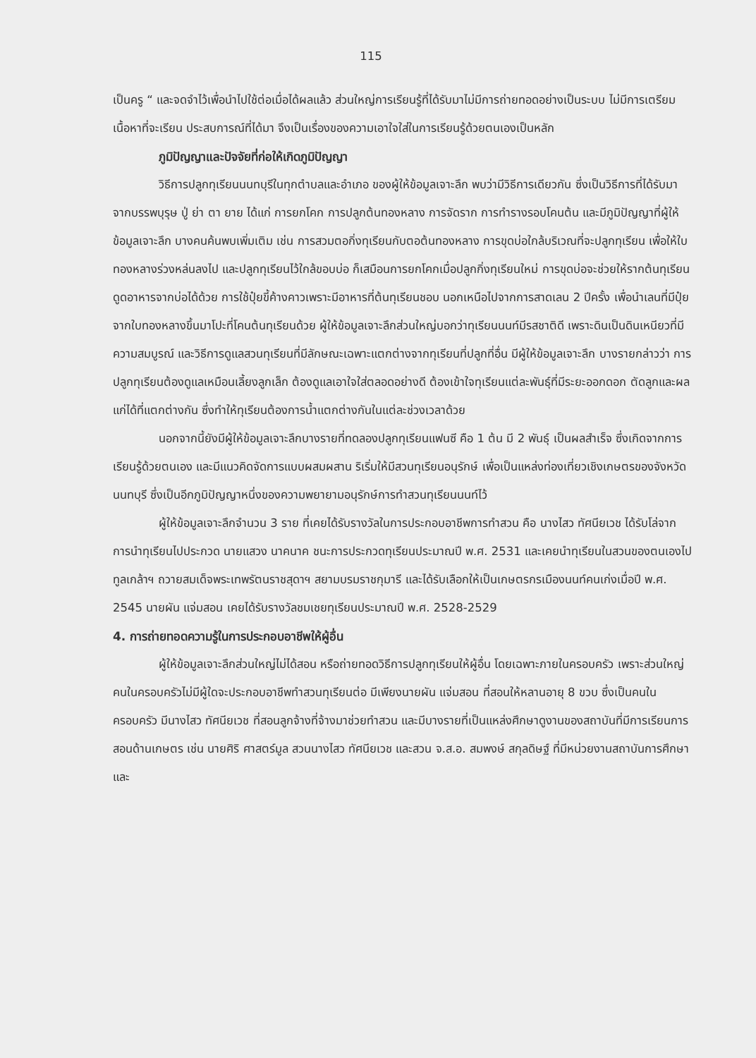115
เป็นครู “ และจดจำไว้เพื่อนำไปใช้ต่อเมื่อได้ผลแล้ว ส่วนใหญ่การเรียนรู้ที่ได้รับมาไม่มีการถ่ายทอดอย่างเป็นระบบ ไม่มีการเตรียมเนื้อหาที่จะเรียน ประสบการณ์ที่ได้มา จึงเป็นเรื่องของความเอาใจใส่ในการเรียนรู้ด้วยตนเองเป็นหลัก
ภูมิปัญญาและปัจจัยที่ก่อให้เกิดภูมิปัญญา
วิธีการปลูกทุเรียนนนทบุรีในทุกตำบลและอำเภอ ของผู้ให้ข้อมูลเจาะลึก พบว่ามีวิธีการเดียวกัน ซึ่งเป็นวิธีการที่ได้รับมาจากบรรพบุรุษ ปู่ ย่า ตา ยาย ได้แก่ การยกโคก การปลูกต้นทองหลาง การจัดราก การทำรางรอบโคนต้น และมีภูมิปัญญาที่ผู้ให้ข้อมูลเจาะลึก บางคนค้นพบเพิ่มเติม เช่น การสวมตอกิ่งทุเรียนกับตอต้นทองหลาง การขุดบ่อใกล้บริเวณที่จะปลูกทุเรียน เพื่อให้ใบทองหลางร่วงหล่นลงไป และปลูกทุเรียนไว้ใกล้ขอบบ่อ ก็เสมือนการยกโคกเมื่อปลูกกิ่งทุเรียนใหม่ การขุดบ่อจะช่วยให้รากต้นทุเรียนดูดอาหารจากบ่อได้ด้วย การใช้ปุ๋ยขี้ค้างคาวเพราะมีอาหารที่ต้นทุเรียนชอบ นอกเหนือไปจากการสาดเลน 2 ปีครั้ง เพื่อนำเลนที่มีปุ๋ยจากใบทองหลางขึ้นมาโปะที่โคนต้นทุเรียนด้วย ผู้ให้ข้อมูลเจาะลึกส่วนใหญ่บอกว่าทุเรียนนนท์มีรสชาติดี เพราะดินเป็นดินเหนียวที่มีความสมบูรณ์ และวิธีการดูแลสวนทุเรียนที่มีลักษณะเฉพาะแตกต่างจากทุเรียนที่ปลูกที่อื่น มีผู้ให้ข้อมูลเจาะลึก บางรายกล่าวว่า การปลูกทุเรียนต้องดูแลเหมือนเลี้ยงลูกเล็ก ต้องดูแลเอาใจใส่ตลอดอย่างดี ต้องเข้าใจทุเรียนแต่ละพันธุ์ที่มีระยะออกดอก ตัดลูกและผลแก่ได้ที่แตกต่างกัน ซึ่งทำให้ทุเรียนต้องการน้ำแตกต่างกันในแต่ละช่วงเวลาด้วย
นอกจากนี้ยังมีผู้ให้ข้อมูลเจาะลึกบางรายที่ทดลองปลูกทุเรียนแฟนซี คือ 1 ต้น มี 2 พันธุ์ เป็นผลสำเร็จ ซึ่งเกิดจากการเรียนรู้ด้วยตนเอง และมีแนวคิดจัดการแบบผสมผสาน ริเริ่มให้มีสวนทุเรียนอนุรักษ์ เพื่อเป็นแหล่งท่องเที่ยวเชิงเกษตรของจังหวัดนนทบุรี ซึ่งเป็นอีกภูมิปัญญาหนึ่งของความพยายามอนุรักษ์การทำสวนทุเรียนนนท์ไว้
ผู้ให้ข้อมูลเจาะลึกจำนวน 3 ราย ที่เคยได้รับรางวัลในการประกอบอาชีพการทำสวน คือ นางไสว ทัศนียเวช ได้รับโล่จากการนำทุเรียนไปประกวด นายแสวง นาคนาค ชนะการประกวดทุเรียนประมาณปี พ.ศ. 2531 และเคยนำทุเรียนในสวนของตนเองไปทูลเกล้าฯ ถวายสมเด็จพระเทพรัตนราชสุดาฯ สยามบรมราชกุมารี และได้รับเลือกให้เป็นเกษตรกรเมืองนนท์คนเก่งเมื่อปี พ.ศ. 2545 นายผัน แจ่มสอน เคยได้รับรางวัลชมเชยทุเรียนประมาณปี พ.ศ. 2528-2529
4. การถ่ายทอดความรู้ในการประกอบอาชีพให้ผู้อื่น
ผู้ให้ข้อมูลเจาะลึกส่วนใหญ่ไม่ได้สอน หรือถ่ายทอดวิธีการปลูกทุเรียนให้ผู้อื่น โดยเฉพาะภายในครอบครัว เพราะส่วนใหญ่คนในครอบครัวไม่มีผู้ใดจะประกอบอาชีพทำสวนทุเรียนต่อ มีเพียงนายผัน แจ่มสอน ที่สอนให้หลานอายุ 8 ขวบ ซึ่งเป็นคนในครอบครัว มีนางไสว ทัศนียเวช ที่สอนลูกจ้างที่จ้างมาช่วยทำสวน และมีบางรายที่เป็นแหล่งศึกษาดูงานของสถาบันที่มีการเรียนการสอนด้านเกษตร เช่น นายศิริ ศาสตร์มูล สวนนางไสว ทัศนียเวช และสวน จ.ส.อ. สมพงษ์ สกุลดิษฐ์ ที่มีหน่วยงานสถาบันการศึกษาและ